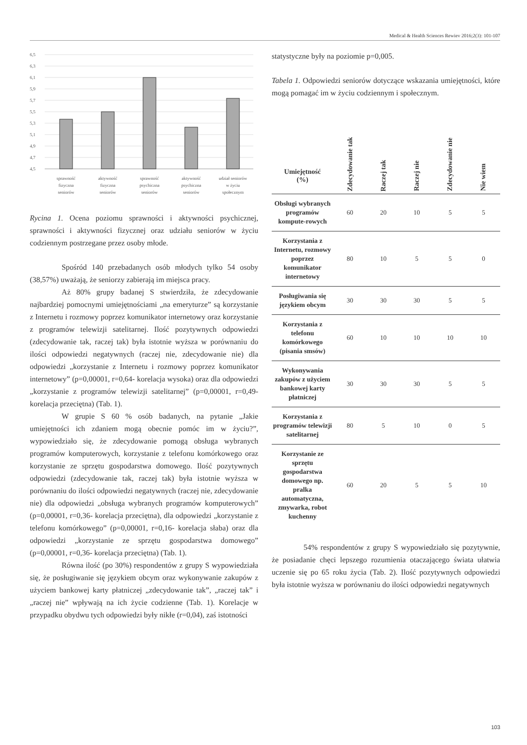Medical & Health Sciences Rewiev 2016;2(3): 101-107
6,5
6,3
6,1
5,9
5,7
5,5
5,3
5,1
4,9
4,7
4,5
sprawność
fizyczna
seniorów
aktywność
fizyczna
seniorów
sprawność
psychiczna
seniorów
aktywność
psychiczna
seniorów
udział seniorów
w życiu
społecznym
Rycina 1. Ocena poziomu sprawności i aktywności psychicznej, sprawności i aktywności fizycznej oraz udziału seniorów w życiu codziennym postrzegane przez osoby młode.
Spośród 140 przebadanych osób młodych tylko 54 osoby (38,57%) uważają, że seniorzy zabierają im miejsca pracy.
Aż 80% grupy badanej S stwierdziła, że zdecydowanie najbardziej pomocnymi umiejętnościami „na emeryturze” są korzystanie z Internetu i rozmowy poprzez komunikator internetowy oraz korzystanie z programów telewizji satelitarnej. Ilość pozytywnych odpowiedzi (zdecydowanie tak, raczej tak) była istotnie wyższa w porównaniu do ilości odpowiedzi negatywnych (raczej nie, zdecydowanie nie) dla odpowiedzi „korzystanie z Internetu i rozmowy poprzez komunikator internetowy” (p=0,00001, r=0,64- korelacja wysoka) oraz dla odpowiedzi „korzystanie z programów telewizji satelitarnej” (p=0,00001, r=0,49- korelacja przeciętna) (Tab. 1).
W grupie S 60 % osób badanych, na pytanie „Jakie umiejętności ich zdaniem mogą obecnie pomóc im w życiu?”, wypowiedziało się, że zdecydowanie pomogą obsługa wybranych programów komputerowych, korzystanie z telefonu komórkowego oraz korzystanie ze sprzętu gospodarstwa domowego. Ilość pozytywnych odpowiedzi (zdecydowanie tak, raczej tak) była istotnie wyższa w porównaniu do ilości odpowiedzi negatywnych (raczej nie, zdecydowanie nie) dla odpowiedzi „obsługa wybranych programów komputerowych” (p=0,00001, r=0,36- korelacja przeciętna), dla odpowiedzi „korzystanie z telefonu komórkowego” (p=0,00001, r=0,16- korelacja słaba) oraz dla odpowiedzi „korzystanie ze sprzętu gospodarstwa domowego” (p=0,00001, r=0,36- korelacja przeciętna) (Tab. 1).
Równa ilość (po 30%) respondentów z grupy S wypowiedziała się, że posługiwanie się językiem obcym oraz wykonywanie zakupów z użyciem bankowej karty płatniczej „zdecydowanie tak”, „raczej tak” i „raczej nie” wpływają na ich życie codzienne (Tab. 1). Korelacje w przypadku obydwu tych odpowiedzi były nikłe (r=0,04), zaś istotności
statystyczne były na poziomie p=0,005.
Tabela 1. Odpowiedzi seniorów dotyczące wskazania umiejętności, które mogą pomagać im w życiu codziennym i społecznym.
| Umiejętność (%) | Zdecydowanie tak | Raczej tak | Raczej nie | Zdecydowanie nie | Nie wiem |
| --- | --- | --- | --- | --- | --- |
| Obsługi wybranych programów kompute-rowych | 60 | 20 | 10 | 5 | 5 |
| Korzystania z Internetu, rozmowy poprzez komunikator internetowy | 80 | 10 | 5 | 5 | 0 |
| Posługiwania się językiem obcym | 30 | 30 | 30 | 5 | 5 |
| Korzystania z telefonu komórkowego (pisania smsów) | 60 | 10 | 10 | 10 | 10 |
| Wykonywania zakupów z użyciem bankowej karty płatniczej | 30 | 30 | 30 | 5 | 5 |
| Korzystania z programów telewizji satelitarnej | 80 | 5 | 10 | 0 | 5 |
| Korzystanie ze sprzętu gospodarstwa domowego np. pralka automatyczna, zmywarka, robot kuchenny | 60 | 20 | 5 | 5 | 10 |
54% respondentów z grupy S wypowiedziało się pozytywnie, że posiadanie chęci lepszego rozumienia otaczającego świata ułatwia uczenie się po 65 roku życia (Tab. 2). Ilość pozytywnych odpowiedzi była istotnie wyższa w porównaniu do ilości odpowiedzi negatywnych
103